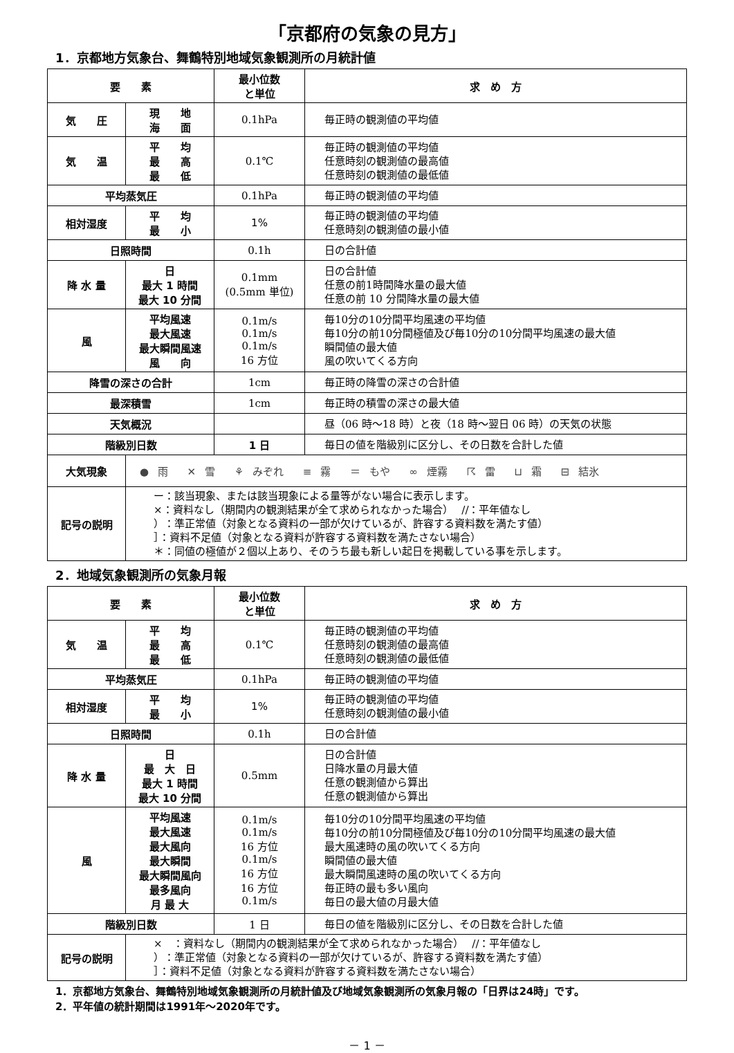「京都府の気象の見方」
1．京都地方気象台、舞鶴特別地域気象観測所の月統計値
| 要 素 | | 最小位数 と単位 | 求 め 方 |
| --- | --- | --- | --- |
| 気 圧 | 現 地 海 面 | 0.1hPa | 毎正時の観測値の平均値 |
| 気 温 | 平 均 最 高 最 低 | 0.1℃ | 毎正時の観測値の平均値 任意時刻の観測値の最高値 任意時刻の観測値の最低値 |
| 平均蒸気圧 | | 0.1hPa | 毎正時の観測値の平均値 |
| 相対湿度 | 平 均 最 小 | 1% | 毎正時の観測値の平均値 任意時刻の観測値の最小値 |
| 日照時間 | | 0.1h | 日の合計値 |
| 降 水 量 | 日 最大 1 時間 最大 10 分間 | 0.1mm (0.5mm 単位) | 日の合計値 任意の前1時間降水量の最大値 任意の前 10 分間降水量の最大値 |
| 風 | 平均風速 最大風速 最大瞬間風速 風 向 | 0.1m/s 0.1m/s 0.1m/s 16 方位 | 毎10分の10分間平均風速の平均値 毎10分の前10分間極値及び毎10分の10分間平均風速の最大値 瞬間値の最大値 風の吹いてくる方向 |
| 降雪の深さの合計 | | 1cm | 毎正時の降雪の深さの合計値 |
| 最深積雪 | | 1cm | 毎正時の積雪の深さの最大値 |
| 天気概況 | | | 昼（06 時～18 時）と夜（18 時～翌日 06 時）の天気の状態 |
| 階級別日数 | | 1 日 | 毎日の値を階級別に区分し、その日数を合計した値 |
| 大気現象 | ● 雨 ✕ 雪 ⚘ みぞれ ≡ 霧 ＝ もや ∞ 煙霧 ☈ 雷 ⊔ 霜 ⊟ 結氷 | | |
| 記号の説明 | ー：該当現象、または該当現象による量等がない場合に表示します。 ×：資料なし（期間内の観測結果が全て求められなかった場合） //：平年値なし ）：準正常値（対象となる資料の一部が欠けているが、許容する資料数を満たす値） ］：資料不足値（対象となる資料が許容する資料数を満たさない場合） ＊：同値の極値が２個以上あり、そのうち最も新しい起日を掲載している事を示します。 | | |
2．地域気象観測所の気象月報
| 要 素 | | 最小位数 と単位 | 求 め 方 |
| --- | --- | --- | --- |
| 気 温 | 平 均 最 高 最 低 | 0.1℃ | 毎正時の観測値の平均値 任意時刻の観測値の最高値 任意時刻の観測値の最低値 |
| 平均蒸気圧 | | 0.1hPa | 毎正時の観測値の平均値 |
| 相対湿度 | 平 均 最 小 | 1% | 毎正時の観測値の平均値 任意時刻の観測値の最小値 |
| 日照時間 | | 0.1h | 日の合計値 |
| 降 水 量 | 日 最 大 日 最大 1 時間 最大 10 分間 | 0.5mm | 日の合計値 日降水量の月最大値 任意の観測値から算出 任意の観測値から算出 |
| 風 | 平均風速 最大風速 最大風向 最大瞬間 最大瞬間風向 最多風向 月 最 大 | 0.1m/s 0.1m/s 16 方位 0.1m/s 16 方位 16 方位 0.1m/s | 毎10分の10分間平均風速の平均値 毎10分の前10分間極値及び毎10分の10分間平均風速の最大値 最大風速時の風の吹いてくる方向 瞬間値の最大値 最大瞬間風速時の風の吹いてくる方向 毎正時の最も多い風向 毎日の最大値の月最大値 |
| 階級別日数 | | 1 日 | 毎日の値を階級別に区分し、その日数を合計した値 |
| 記号の説明 | × ：資料なし（期間内の観測結果が全て求められなかった場合） //：平年値なし ）：準正常値（対象となる資料の一部が欠けているが、許容する資料数を満たす値） ］：資料不足値（対象となる資料が許容する資料数を満たさない場合） | | |
1．京都地方気象台、舞鶴特別地域気象観測所の月統計値及び地域気象観測所の気象月報の「日界は24時」です。
2．平年値の統計期間は1991年～2020年です。
－ 1 －